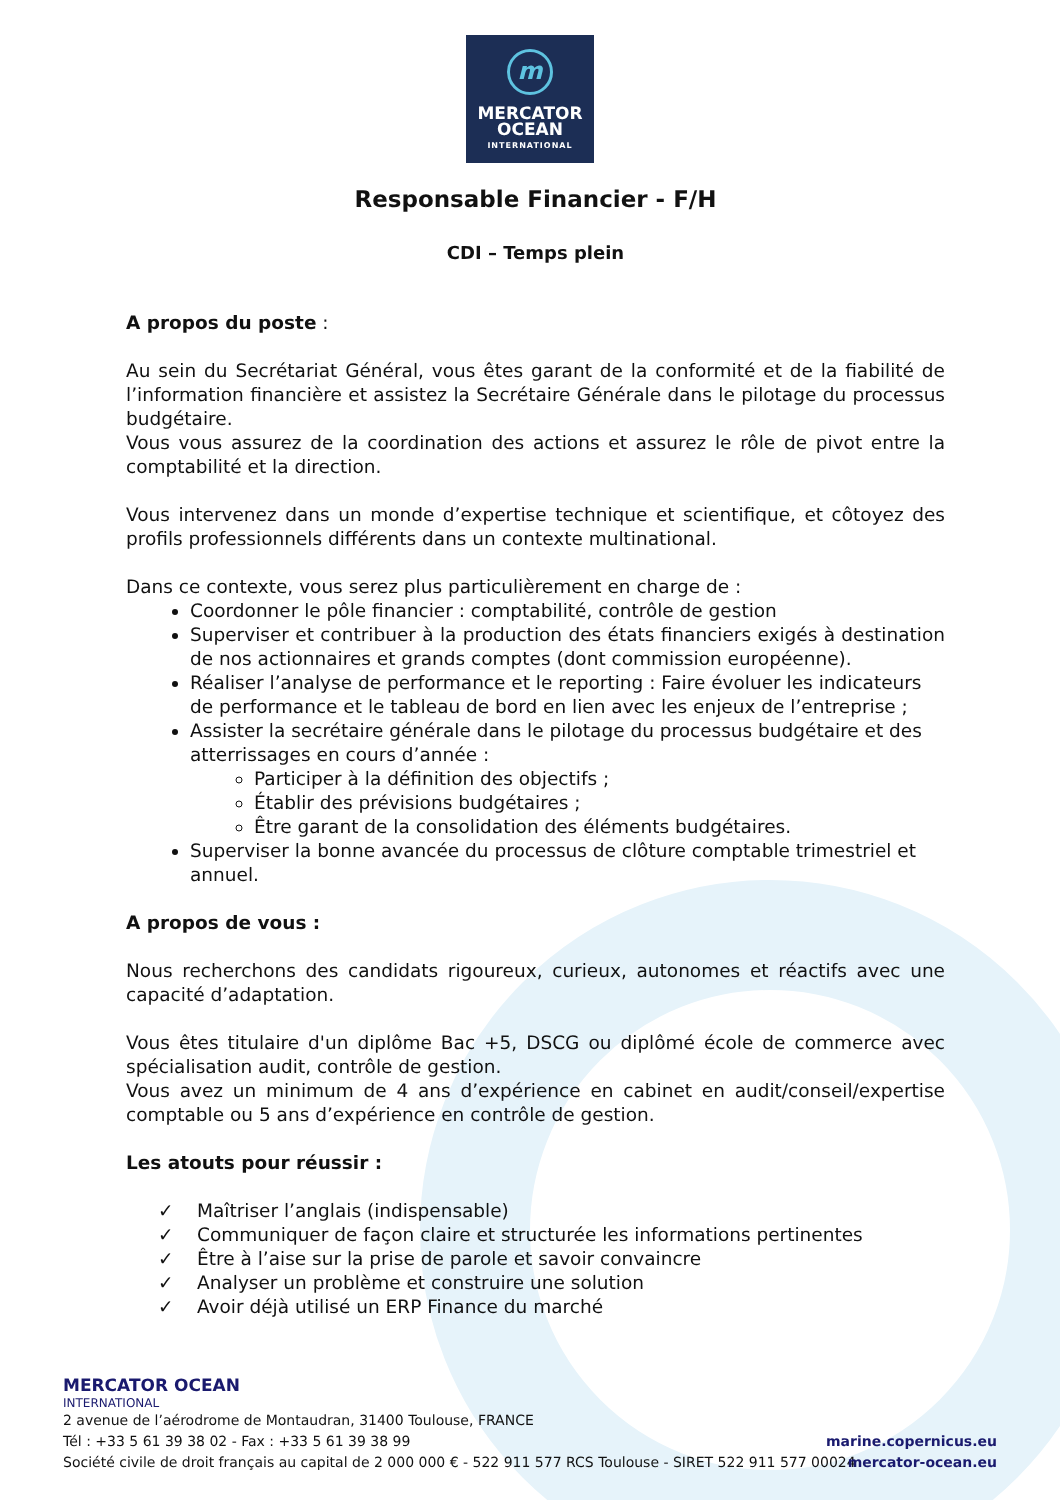m
MERCATOR
OCEAN
INTERNATIONAL
Responsable Financier - F/H
CDI – Temps plein
A propos du poste :
Au sein du Secrétariat Général, vous êtes garant de la conformité et de la fiabilité de l’information financière et assistez la Secrétaire Générale dans le pilotage du processus budgétaire.
Vous vous assurez de la coordination des actions et assurez le rôle de pivot entre la comptabilité et la direction.
Vous intervenez dans un monde d’expertise technique et scientifique, et côtoyez des profils professionnels différents dans un contexte multinational.
Dans ce contexte, vous serez plus particulièrement en charge de :
Coordonner le pôle financier : comptabilité, contrôle de gestion
Superviser et contribuer à la production des états financiers exigés à destination de nos actionnaires et grands comptes (dont commission européenne).
Réaliser l’analyse de performance et le reporting : Faire évoluer les indicateurs de performance et le tableau de bord en lien avec les enjeux de l’entreprise ;
Assister la secrétaire générale dans le pilotage du processus budgétaire et des atterrissages en cours d’année :
Participer à la définition des objectifs ;
Établir des prévisions budgétaires ;
Être garant de la consolidation des éléments budgétaires.
Superviser la bonne avancée du processus de clôture comptable trimestriel et annuel.
A propos de vous :
Nous recherchons des candidats rigoureux, curieux, autonomes et réactifs avec une capacité d’adaptation.
Vous êtes titulaire d'un diplôme Bac +5, DSCG ou diplômé école de commerce avec spécialisation audit, contrôle de gestion.
Vous avez un minimum de 4 ans d’expérience en cabinet en audit/conseil/expertise comptable ou 5 ans d’expérience en contrôle de gestion.
Les atouts pour réussir :
✓ Maîtriser l’anglais (indispensable)
✓ Communiquer de façon claire et structurée les informations pertinentes
✓ Être à l’aise sur la prise de parole et savoir convaincre
✓ Analyser un problème et construire une solution
✓ Avoir déjà utilisé un ERP Finance du marché
MERCATOR OCEAN
INTERNATIONAL
2 avenue de l’aérodrome de Montaudran, 31400 Toulouse, FRANCE
Tél : +33 5 61 39 38 02 - Fax : +33 5 61 39 38 99
Société civile de droit français au capital de 2 000 000 € - 522 911 577 RCS Toulouse - SIRET 522 911 577 00024
marine.copernicus.eu
mercator-ocean.eu